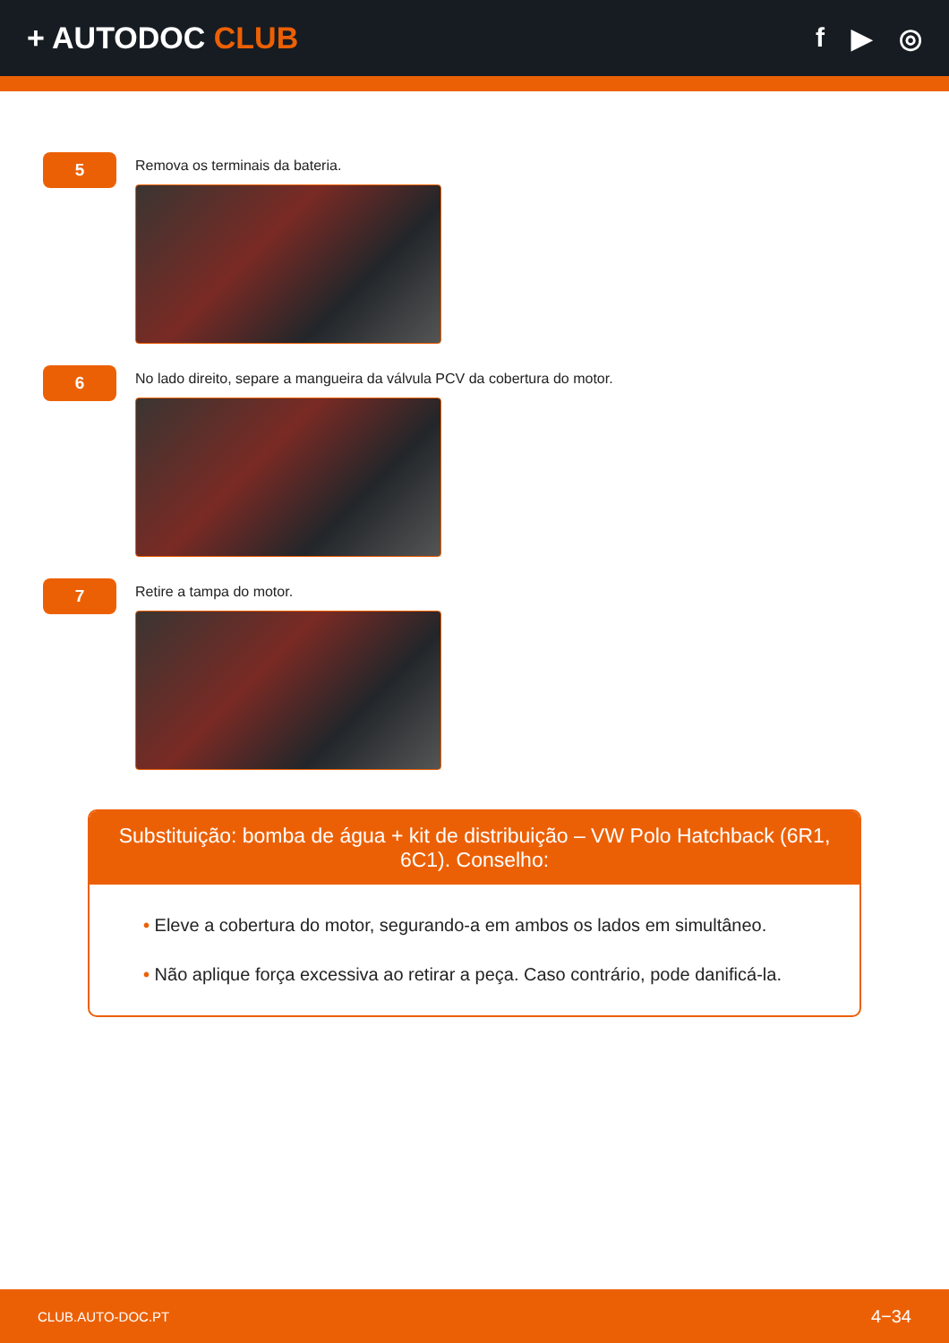+ AUTODOC CLUB f ▶ ◎
5
Remova os terminais da bateria.
6
No lado direito, separe a mangueira da válvula PCV da cobertura do motor.
7
Retire a tampa do motor.
Substituição: bomba de água + kit de distribuição – VW Polo Hatchback (6R1, 6C1). Conselho:
• Eleve a cobertura do motor, segurando-a em ambos os lados em simultâneo.
• Não aplique força excessiva ao retirar a peça. Caso contrário, pode danificá-la.
CLUB.AUTO-DOC.PT 4−34